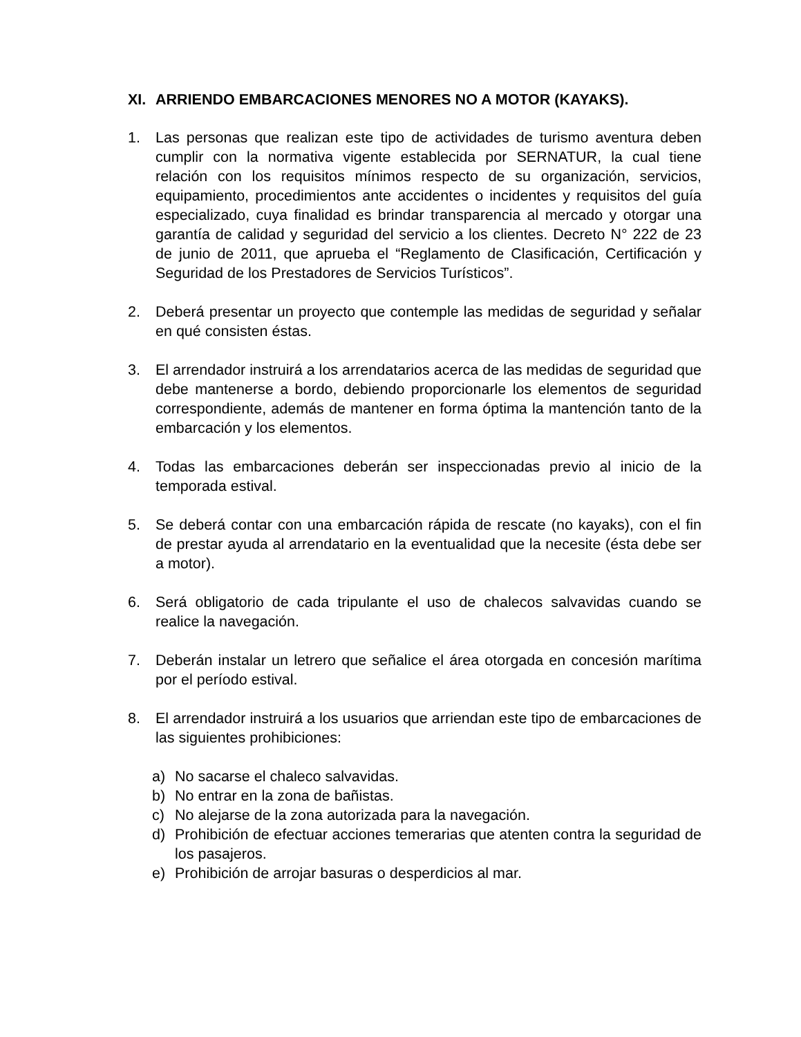XI. ARRIENDO EMBARCACIONES MENORES NO A MOTOR (KAYAKS).
1. Las personas que realizan este tipo de actividades de turismo aventura deben cumplir con la normativa vigente establecida por SERNATUR, la cual tiene relación con los requisitos mínimos respecto de su organización, servicios, equipamiento, procedimientos ante accidentes o incidentes y requisitos del guía especializado, cuya finalidad es brindar transparencia al mercado y otorgar una garantía de calidad y seguridad del servicio a los clientes. Decreto N° 222 de 23 de junio de 2011, que aprueba el “Reglamento de Clasificación, Certificación y Seguridad de los Prestadores de Servicios Turísticos”.
2. Deberá presentar un proyecto que contemple las medidas de seguridad y señalar en qué consisten éstas.
3. El arrendador instruirá a los arrendatarios acerca de las medidas de seguridad que debe mantenerse a bordo, debiendo proporcionarle los elementos de seguridad correspondiente, además de mantener en forma óptima la mantención tanto de la embarcación y los elementos.
4. Todas las embarcaciones deberán ser inspeccionadas previo al inicio de la temporada estival.
5. Se deberá contar con una embarcación rápida de rescate (no kayaks), con el fin de prestar ayuda al arrendatario en la eventualidad que la necesite (ésta debe ser a motor).
6. Será obligatorio de cada tripulante el uso de chalecos salvavidas cuando se realice la navegación.
7. Deberán instalar un letrero que señalice el área otorgada en concesión marítima por el período estival.
8. El arrendador instruirá a los usuarios que arriendan este tipo de embarcaciones de las siguientes prohibiciones:
a) No sacarse el chaleco salvavidas.
b) No entrar en la zona de bañistas.
c) No alejarse de la zona autorizada para la navegación.
d) Prohibición de efectuar acciones temerarias que atenten contra la seguridad de los pasajeros.
e) Prohibición de arrojar basuras o desperdicios al mar.